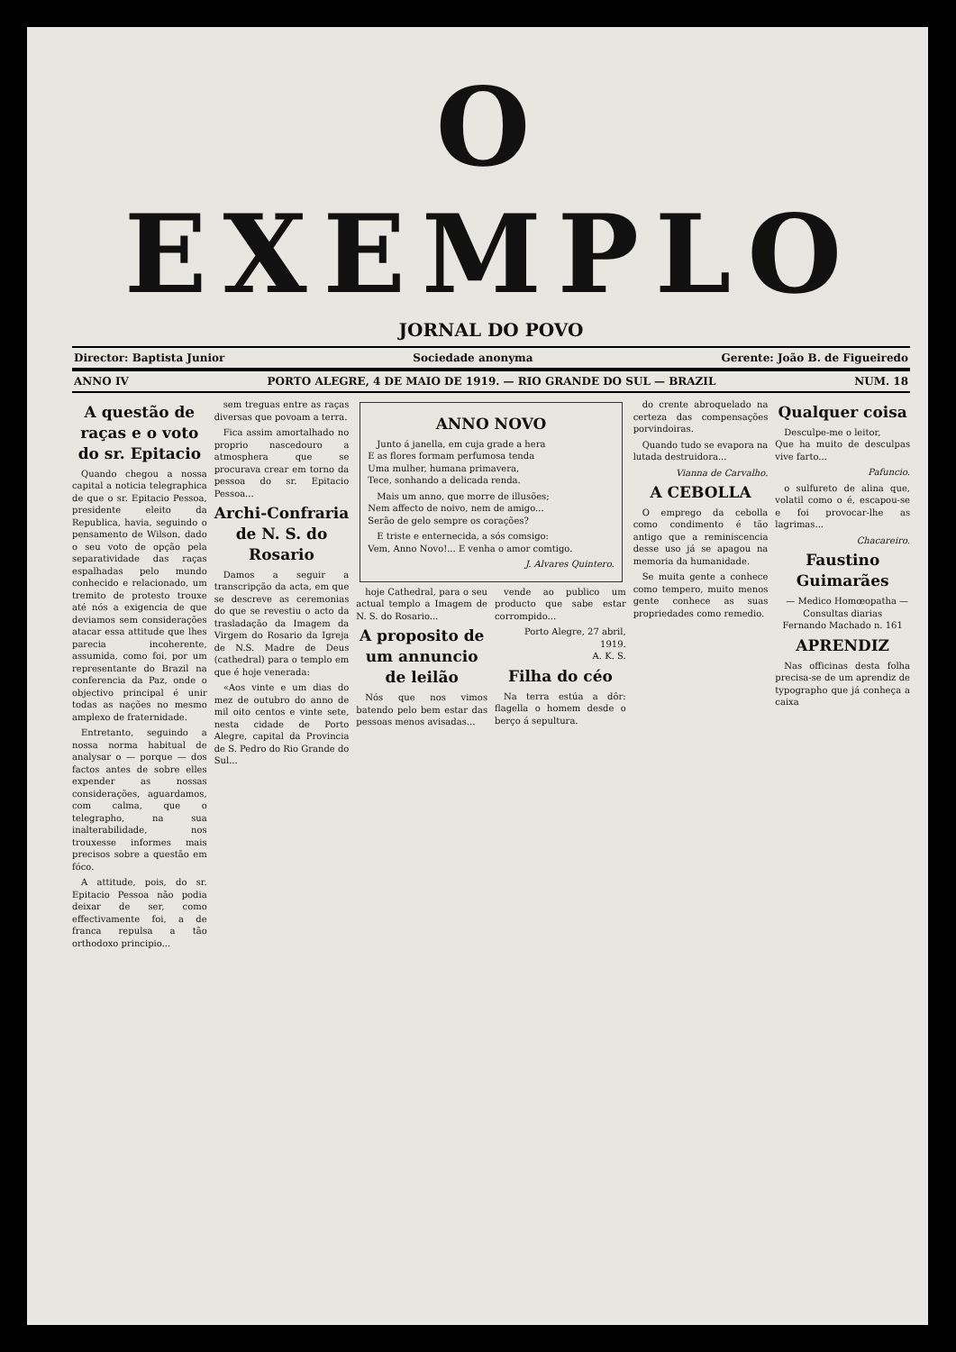O EXEMPLO
JORNAL DO POVO
Director: Baptista Junior Sociedade anonyma Gerente: João B. de Figueiredo
ANNO IV PORTO ALEGRE, 4 DE MAIO DE 1919. — RIO GRANDE DO SUL — BRAZIL NUM. 18
A questão de raças e o voto do sr. Epitacio
Quando chegou a nossa capital a noticia telegraphica de que o sr. Epitacio Pessoa, presidente eleito da Republica, havia, seguindo o pensamento de Wilson, dado o seu voto de opção pela separatividade das raças espalhadas pelo mundo conhecido e relacionado, um tremito de protesto trouxe até nós a exigencia de que deviamos sem considerações atacar essa attitude que lhes parecia incoherente, assumida, como foi, por um representante do Brazil na conferencia da Paz, onde o objectivo principal é unir todas as nações no mesmo amplexo de fraternidade.
Entretanto, seguindo a nossa norma habitual de analysar o — porque — dos factos antes de sobre elles expender as nossas considerações, aguardamos, com calma, que o telegrapho, na sua inalterabilidade, nos trouxesse informes mais precisos sobre a questão em fóco.
A attitude, pois, do sr. Epitacio Pessoa não podia deixar de ser, como effectivamente foi, a de franca repulsa a tão orthodoxo principio...
sem treguas entre as raças diversas que povoam a terra.
Fica assim amortalhado no proprio nascedouro a atmosphera que se procurava crear em torno da pessoa do sr. Epitacio Pessoa...
Archi-Confraria de N. S. do Rosario
Damos a seguir a transcripção da acta, em que se descreve as ceremonias do que se revestiu o acto da trasladação da Imagem da Virgem do Rosario da Igreja de N.S. Madre de Deus (cathedral) para o templo em que é hoje venerada:
«Aos vinte e um dias do mez de outubro do anno de mil oito centos e vinte sete, nesta cidade de Porto Alegre, capital da Provincia de S. Pedro do Rio Grande do Sul...
ANNO NOVO
Junto á janella, em cuja grade a hera
E as flores formam perfumosa tenda
Uma mulher, humana primavera,
Tece, sonhando a delicada renda.
Mais um anno, que morre de illusões;
Nem affecto de noivo, nem de amigo...
Serão de gelo sempre os corações?
E triste e enternecida, a sós comsigo:
Vem, Anno Novo!... E venha o amor comtigo.
J. Alvares Quintero.
hoje Cathedral, para o seu actual templo a Imagem de N. S. do Rosario...
A proposito de um annuncio de leilão
Nós que nos vimos batendo pelo bem estar das pessoas menos avisadas...
vende ao publico um producto que sabe estar corrompido...
Porto Alegre, 27 abril, 1919.
A. K. S.
Filha do céo
Na terra estúa a dôr: flagella o homem desde o berço á sepultura.
do crente abroquelado na certeza das compensações porvindoiras.
Quando tudo se evapora na lutada destruidora...
Vianna de Carvalho.
A CEBOLLA
O emprego da cebolla como condimento é tão antigo que a reminiscencia desse uso já se apagou na memoria da humanidade.
Se muita gente a conhece como tempero, muito menos gente conhece as suas propriedades como remedio.
Qualquer coisa
Desculpe-me o leitor,
Que ha muito de desculpas vive farto...
Pafuncio.
o sulfureto de alina que, volatil como o é, escapou-se e foi provocar-lhe as lagrimas...
Chacareiro.
Faustino Guimarães
— Medico Homœopatha —
Consultas diarias
Fernando Machado n. 161
APRENDIZ
Nas officinas desta folha precisa-se de um aprendiz de typographo que já conheça a caixa